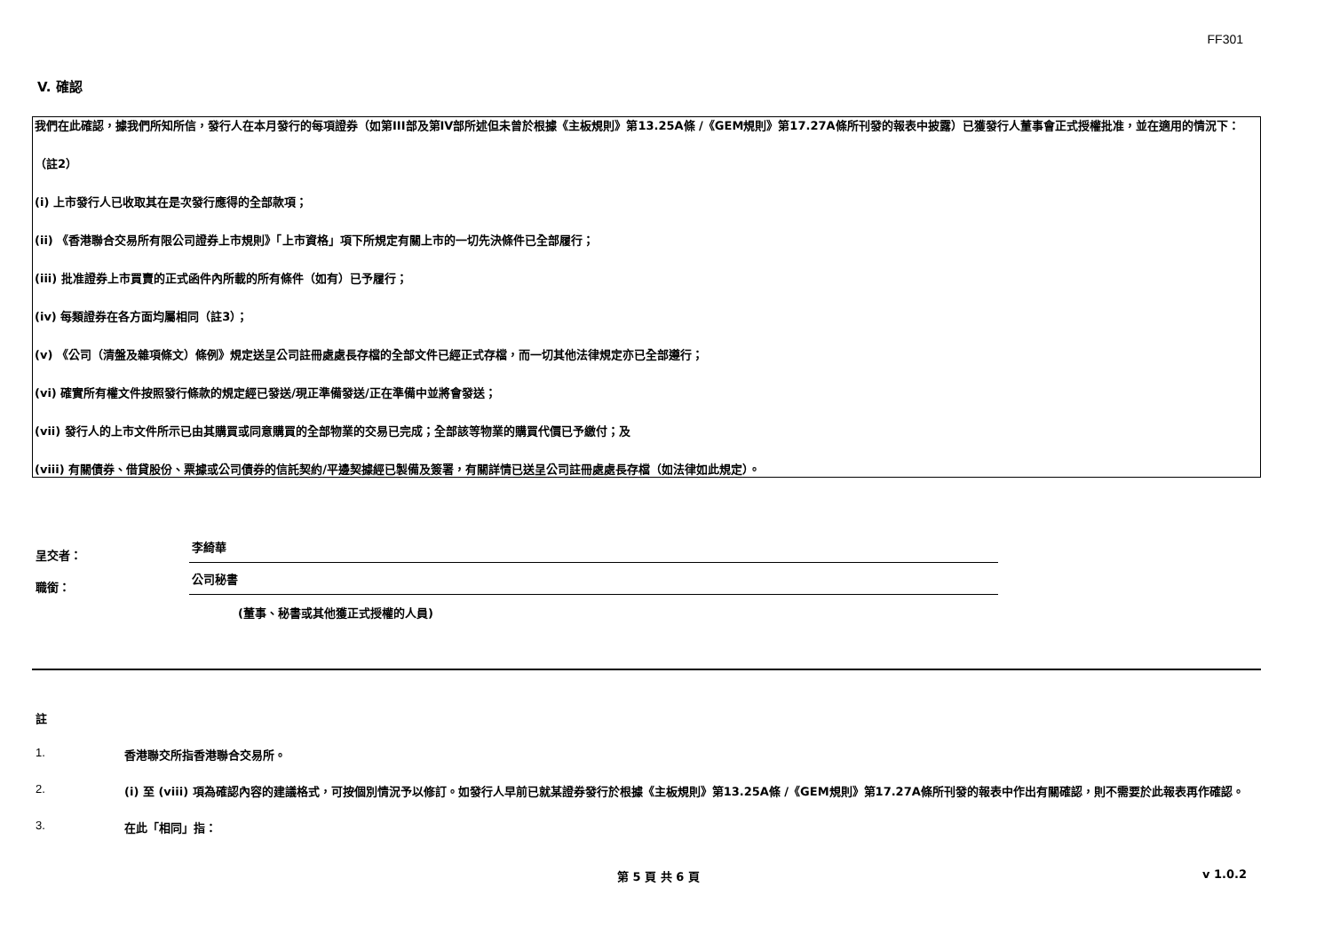FF301
V. 確認
我們在此確認，據我們所知所信，發行人在本月發行的每項證券（如第III部及第IV部所述但未曾於根據《主板規則》第13.25A條 /《GEM規則》第17.27A條所刊發的報表中披露）已獲發行人董事會正式授權批准，並在適用的情況下：
（註2）
(i) 上市發行人已收取其在是次發行應得的全部款項；
(ii) 《香港聯合交易所有限公司證券上市規則》「上市資格」項下所規定有關上市的一切先決條件已全部履行；
(iii) 批准證券上市買賣的正式函件內所載的所有條件（如有）已予履行；
(iv) 每類證券在各方面均屬相同（註3）；
(v) 《公司（清盤及雜項條文）條例》規定送呈公司註冊處處長存檔的全部文件已經正式存檔，而一切其他法律規定亦已全部遵行；
(vi) 確實所有權文件按照發行條款的規定經已發送/現正準備發送/正在準備中並將會發送；
(vii) 發行人的上市文件所示已由其購買或同意購買的全部物業的交易已完成；全部該等物業的購買代價已予繳付；及
(viii) 有關債券、借貸股份、票據或公司債券的信託契約/平邊契據經已製備及簽署，有關詳情已送呈公司註冊處處長存檔（如法律如此規定）。
呈交者：
李綺華
職銜：
公司秘書
(董事、秘書或其他獲正式授權的人員)
註
1. 香港聯交所指香港聯合交易所。
2. (i) 至 (viii) 項為確認內容的建議格式，可按個別情況予以修訂。如發行人早前已就某證券發行於根據《主板規則》第13.25A條 /《GEM規則》第17.27A條所刊發的報表中作出有關確認，則不需要於此報表再作確認。
3. 在此「相同」指：
第 5 頁 共 6 頁 v 1.0.2